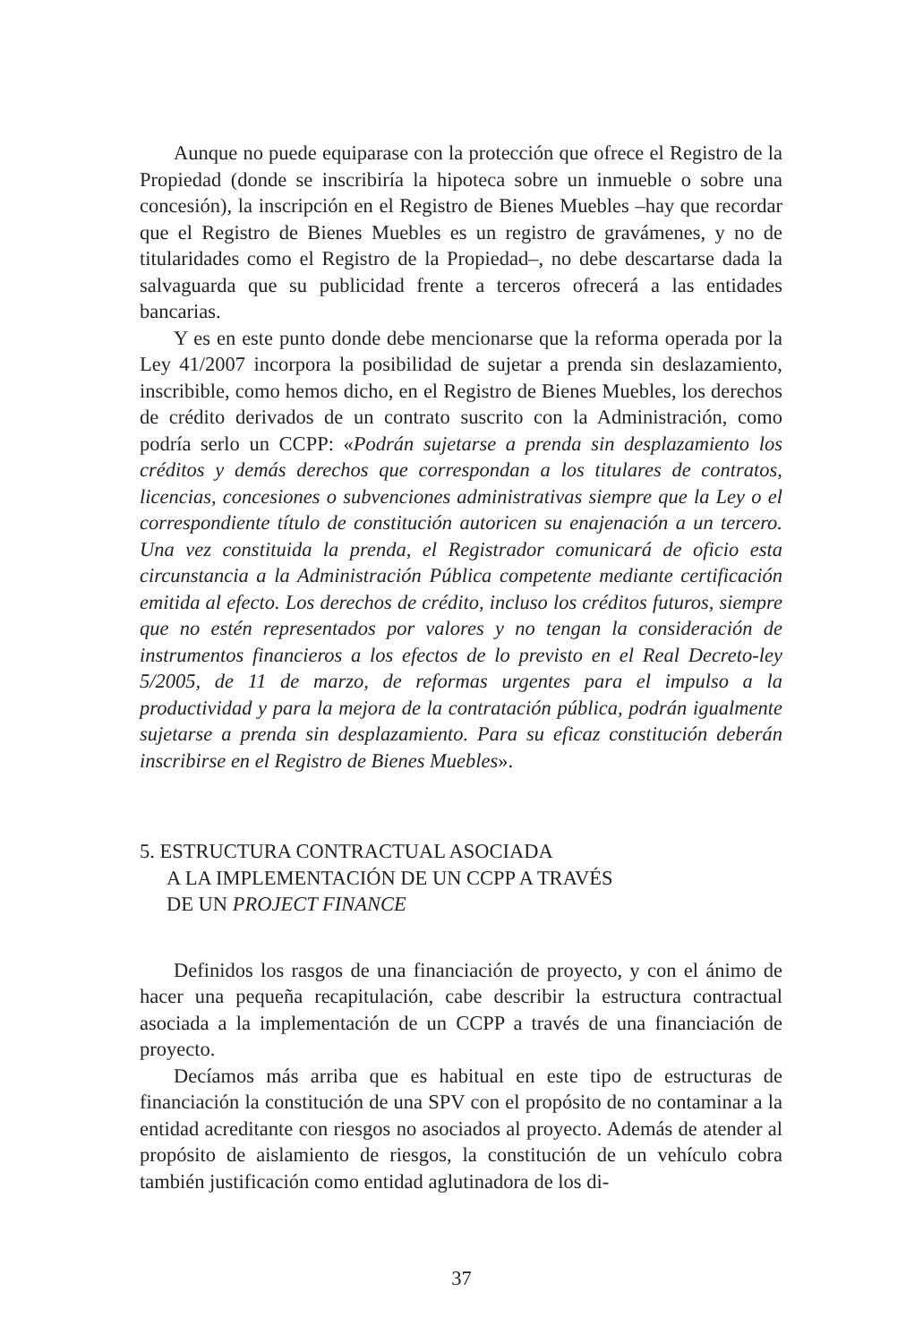Aunque no puede equiparase con la protección que ofrece el Registro de la Propiedad (donde se inscribiría la hipoteca sobre un inmueble o sobre una concesión), la inscripción en el Registro de Bienes Muebles –hay que recordar que el Registro de Bienes Muebles es un registro de gravámenes, y no de titularidades como el Registro de la Propiedad–, no debe descartarse dada la salvaguarda que su publicidad frente a terceros ofrecerá a las entidades bancarias.
Y es en este punto donde debe mencionarse que la reforma operada por la Ley 41/2007 incorpora la posibilidad de sujetar a prenda sin deslazamiento, inscribible, como hemos dicho, en el Registro de Bienes Muebles, los derechos de crédito derivados de un contrato suscrito con la Administración, como podría serlo un CCPP: «Podrán sujetarse a prenda sin desplazamiento los créditos y demás derechos que correspondan a los titulares de contratos, licencias, concesiones o subvenciones administrativas siempre que la Ley o el correspondiente título de constitución autoricen su enajenación a un tercero. Una vez constituida la prenda, el Registrador comunicará de oficio esta circunstancia a la Administración Pública competente mediante certificación emitida al efecto. Los derechos de crédito, incluso los créditos futuros, siempre que no estén representados por valores y no tengan la consideración de instrumentos financieros a los efectos de lo previsto en el Real Decreto-ley 5/2005, de 11 de marzo, de reformas urgentes para el impulso a la productividad y para la mejora de la contratación pública, podrán igualmente sujetarse a prenda sin desplazamiento. Para su eficaz constitución deberán inscribirse en el Registro de Bienes Muebles».
5. ESTRUCTURA CONTRACTUAL ASOCIADA
A LA IMPLEMENTACIÓN DE UN CCPP A TRAVÉS
DE UN PROJECT FINANCE
Definidos los rasgos de una financiación de proyecto, y con el ánimo de hacer una pequeña recapitulación, cabe describir la estructura contractual asociada a la implementación de un CCPP a través de una financiación de proyecto.
Decíamos más arriba que es habitual en este tipo de estructuras de financiación la constitución de una SPV con el propósito de no contaminar a la entidad acreditante con riesgos no asociados al proyecto. Además de atender al propósito de aislamiento de riesgos, la constitución de un vehículo cobra también justificación como entidad aglutinadora de los di-
37